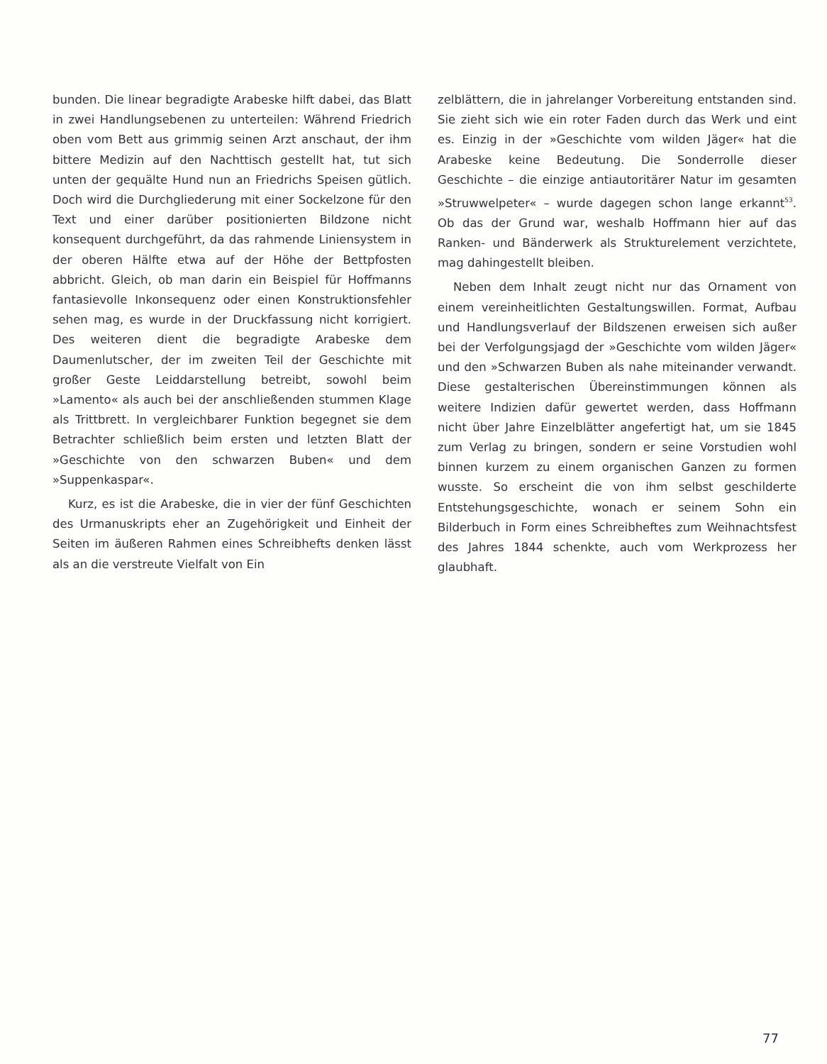bunden. Die linear begradigte Arabeske hilft dabei, das Blatt in zwei Handlungsebenen zu unterteilen: Während Friedrich oben vom Bett aus grimmig seinen Arzt anschaut, der ihm bittere Medizin auf den Nacht­tisch gestellt hat, tut sich unten der gequälte Hund nun an Friedrichs Speisen gütlich. Doch wird die Durchglie­derung mit einer Sockelzone für den Text und einer dar­über positionierten Bildzone nicht konsequent durch­geführt, da das rahmende Liniensystem in der oberen Hälfte etwa auf der Höhe der Bettpfosten abbricht. Gleich, ob man darin ein Beispiel für Hoffmanns fanta­sievolle Inkonsequenz oder einen Konstruktionsfehler sehen mag, es wurde in der Druckfassung nicht korri­giert. Des weiteren dient die begradigte Arabeske dem Daumenlutscher, der im zweiten Teil der Geschichte mit großer Geste Leiddarstellung betreibt, sowohl beim »Lamento« als auch bei der anschließenden stummen Klage als Trittbrett. In vergleichbarer Funktion begeg­net sie dem Betrachter schließlich beim ersten und letz­ten Blatt der »Geschichte von den schwarzen Buben« und dem »Suppenkaspar«.
Kurz, es ist die Arabeske, die in vier der fünf Ge­schichten des Urmanuskripts eher an Zugehörigkeit und Einheit der Seiten im äußeren Rahmen eines Schreib­hefts denken lässt als an die verstreute Vielfalt von Ein­
zelblättern, die in jahrelanger Vorbereitung entstanden sind. Sie zieht sich wie ein roter Faden durch das Werk und eint es. Einzig in der »Geschichte vom wilden Jäger« hat die Arabeske keine Bedeutung. Die Sonderrolle die­ser Geschichte – die einzige antiautoritärer Natur im ge­samten »Struwwelpeter« – wurde dagegen schon lange erkannt<sup>53</sup>. Ob das der Grund war, weshalb Hoffmann hier auf das Ranken- und Bänderwerk als Strukturele­ment verzichtete, mag dahingestellt bleiben.
Neben dem Inhalt zeugt nicht nur das Ornament von einem vereinheitlichten Gestaltungswillen. Format, Aufbau und Handlungsverlauf der Bildszenen erweisen sich außer bei der Verfolgungsjagd der »Geschichte vom wilden Jäger« und den »Schwarzen Buben als nahe miteinander verwandt. Diese gestalterischen Übereinstimmungen können als weitere Indizien dafür gewertet werden, dass Hoffmann nicht über Jahre Ein­zelblätter angefertigt hat, um sie 1845 zum Verlag zu bringen, sondern er seine Vorstudien wohl binnen kurz­em zu einem organischen Ganzen zu formen wusste. So erscheint die von ihm selbst geschilderte Entstehungs­geschichte, wonach er seinem Sohn ein Bilderbuch in Form eines Schreibheftes zum Weihnachtsfest des Jahres 1844 schenkte, auch vom Werkprozess her glaub­haft.
77